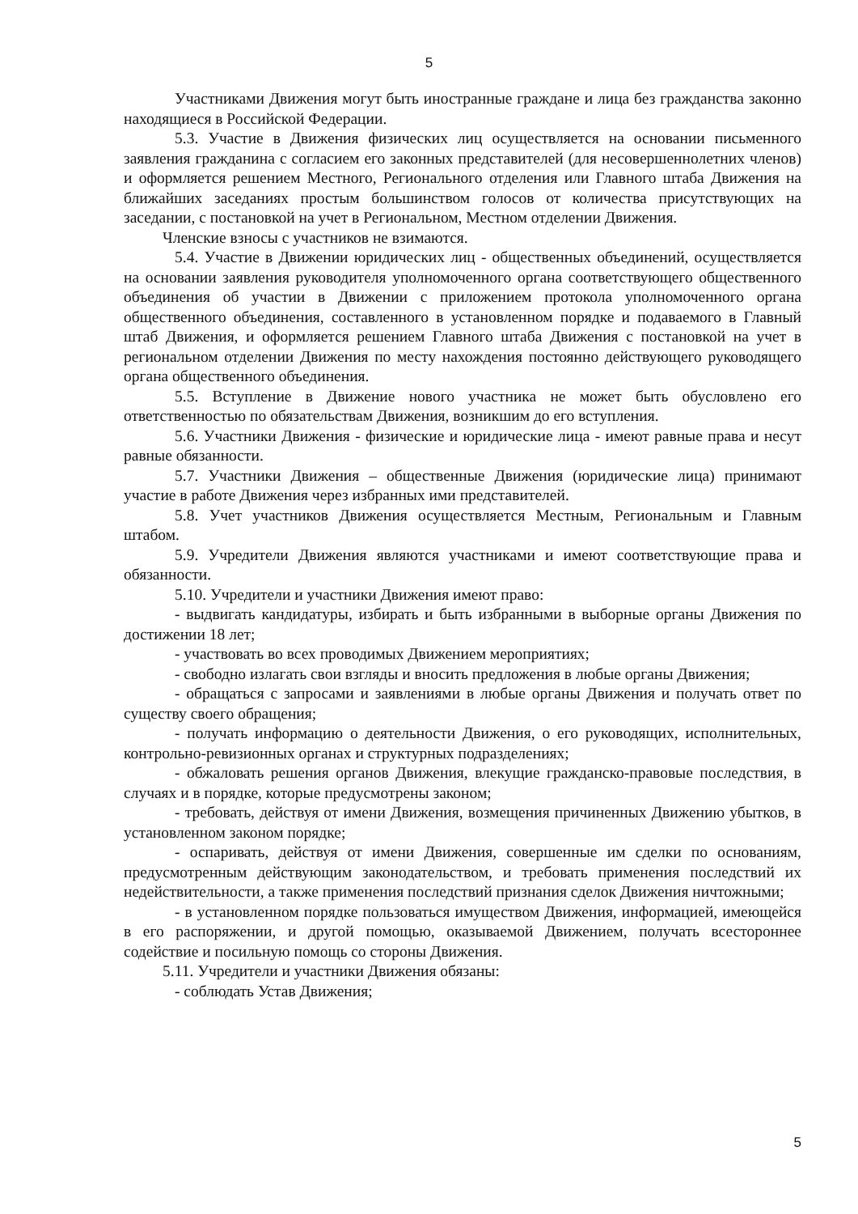5
Участниками Движения могут быть иностранные граждане и лица без гражданства законно находящиеся в Российской Федерации.
5.3. Участие в Движения физических лиц осуществляется на основании письменного заявления гражданина с согласием его законных представителей (для несовершеннолетних членов) и оформляется решением Местного, Регионального отделения или Главного штаба Движения на ближайших заседаниях простым большинством голосов от количества присутствующих на заседании, с постановкой на учет в Региональном, Местном отделении Движения.
Членские взносы с участников не взимаются.
5.4. Участие в Движении юридических лиц - общественных объединений, осуществляется на основании заявления руководителя уполномоченного органа соответствующего общественного объединения об участии в Движении с приложением протокола уполномоченного органа общественного объединения, составленного в установленном порядке и подаваемого в Главный штаб Движения, и оформляется решением Главного штаба Движения с постановкой на учет в региональном отделении Движения по месту нахождения постоянно действующего руководящего органа общественного объединения.
5.5. Вступление в Движение нового участника не может быть обусловлено его ответственностью по обязательствам Движения, возникшим до его вступления.
5.6. Участники Движения - физические и юридические лица - имеют равные права и несут равные обязанности.
5.7. Участники Движения – общественные Движения (юридические лица) принимают участие в работе Движения через избранных ими представителей.
5.8. Учет участников Движения осуществляется Местным, Региональным и Главным штабом.
5.9. Учредители Движения являются участниками и имеют соответствующие права и обязанности.
5.10. Учредители и участники Движения имеют право:
- выдвигать кандидатуры, избирать и быть избранными в выборные органы Движения по достижении 18 лет;
- участвовать во всех проводимых Движением мероприятиях;
- свободно излагать свои взгляды и вносить предложения в любые органы Движения;
- обращаться с запросами и заявлениями в любые органы Движения и получать ответ по существу своего обращения;
- получать информацию о деятельности Движения, о его руководящих, исполнительных, контрольно-ревизионных органах и структурных подразделениях;
- обжаловать решения органов Движения, влекущие гражданско-правовые последствия, в случаях и в порядке, которые предусмотрены законом;
- требовать, действуя от имени Движения, возмещения причиненных Движению убытков, в установленном законом порядке;
- оспаривать, действуя от имени Движения, совершенные им сделки по основаниям, предусмотренным действующим законодательством, и требовать применения последствий их недействительности, а также применения последствий признания сделок Движения ничтожными;
- в установленном порядке пользоваться имуществом Движения, информацией, имеющейся в его распоряжении, и другой помощью, оказываемой Движением, получать всестороннее содействие и посильную помощь со стороны Движения.
5.11. Учредители и участники Движения обязаны:
- соблюдать Устав Движения;
5